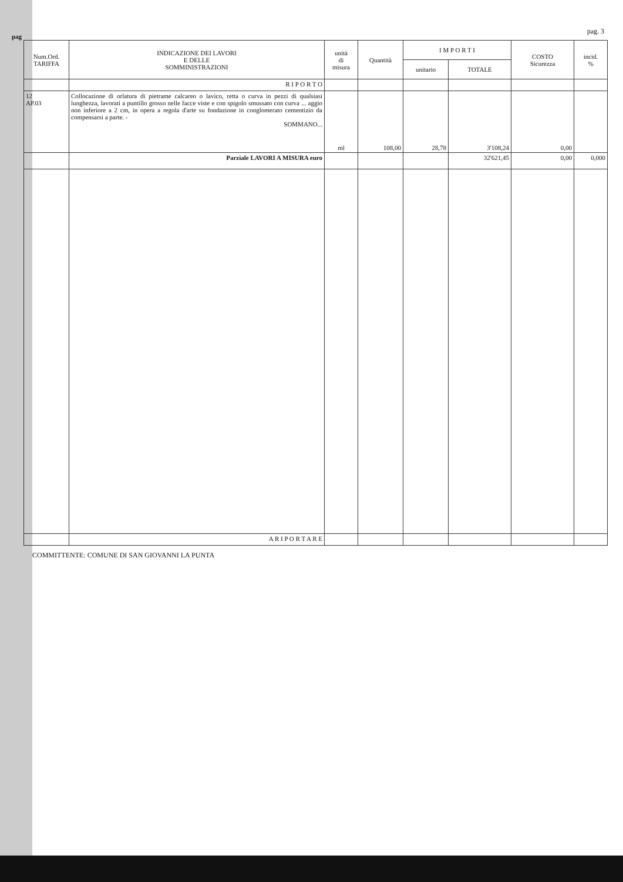pag
pag. 3
| Num.Ord. TARIFFA | INDICAZIONE DEI LAVORI E DELLE SOMMINISTRAZIONI | unità di misura | Quantità | I M P O R T I | | COSTO Sicurezza | incid. % |
| --- | --- | --- | --- | --- | --- | --- | --- |
| | | | | unitario | TOTALE | | |
| | R I P O R T O | | | | | | |
| 12 AP.03 | Collocazione di orlatura di pietrame calcareo o lavico, retta o curva in pezzi di qualsiasi lunghezza, lavorati a puntillo grosso nelle facce viste e con spigolo smussato con curva ... aggio non inferiore a 2 cm, in opera a regola d'arte su fondazione in conglomerato cementizio da compensarsi a parte. - SOMMANO... | ml | 108,00 | 28,78 | 3'108,24 | 0,00 | |
| | Parziale LAVORI A MISURA euro | | | | 32'621,45 | 0,00 | 0,000 |
| | A R I P O R T A R E | | | | | | |
COMMITTENTE: COMUNE DI SAN GIOVANNI LA PUNTA